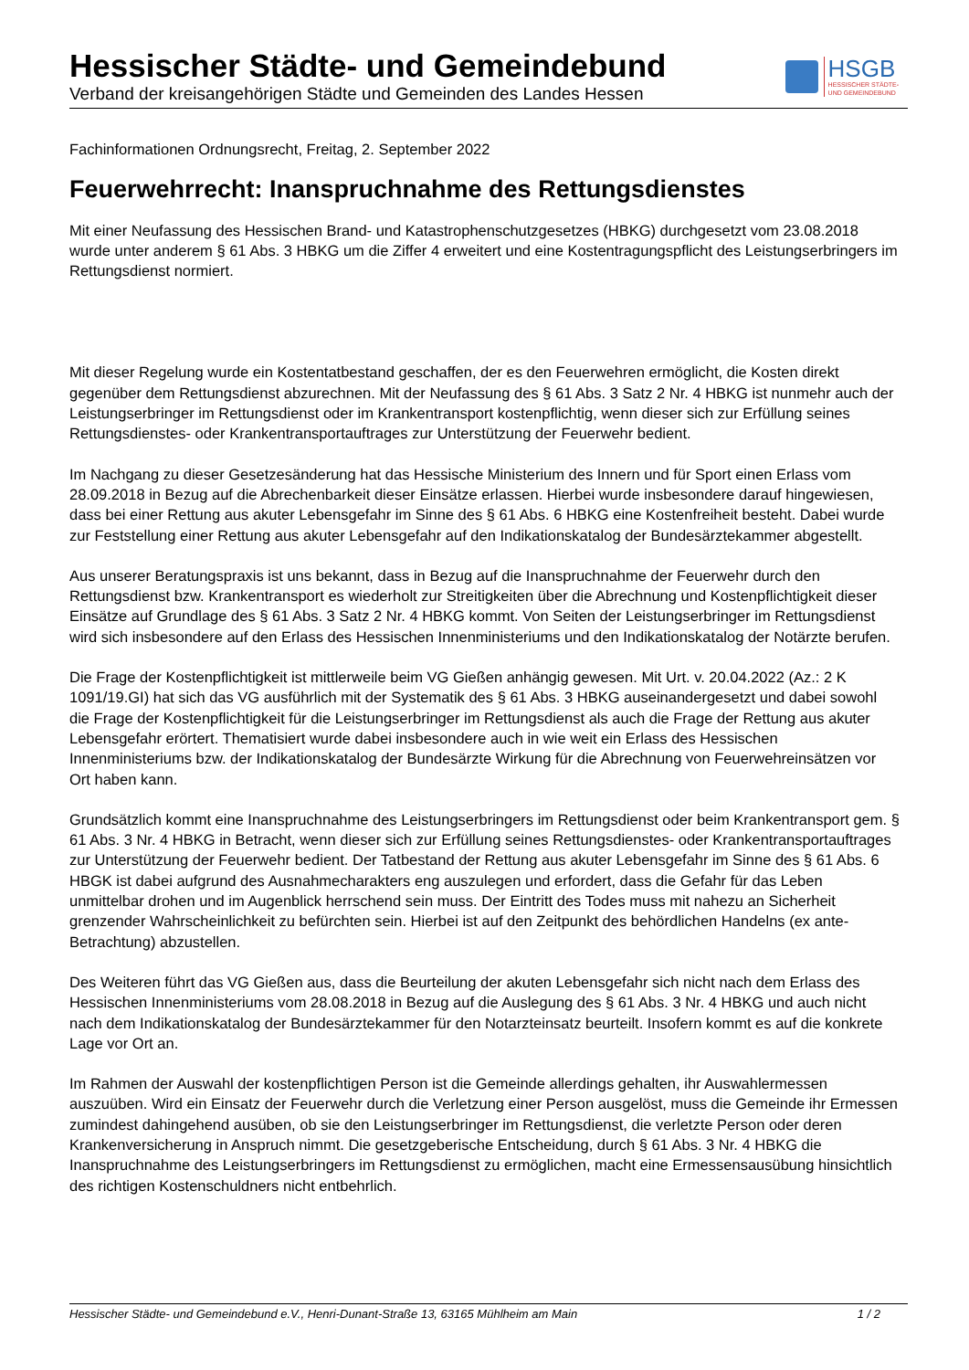Hessischer Städte- und Gemeindebund
Verband der kreisangehörigen Städte und Gemeinden des Landes Hessen
HSGB
HESSISCHER STÄDTE-
UND GEMEINDEBUND
Fachinformationen Ordnungsrecht, Freitag, 2. September 2022
Feuerwehrrecht: Inanspruchnahme des Rettungsdienstes
Mit einer Neufassung des Hessischen Brand- und Katastrophenschutzgesetzes (HBKG) durchgesetzt vom 23.08.2018 wurde unter anderem § 61 Abs. 3 HBKG um die Ziffer 4 erweitert und eine Kostentragungspflicht des Leistungserbringers im Rettungsdienst normiert.
Mit dieser Regelung wurde ein Kostentatbestand geschaffen, der es den Feuerwehren ermöglicht, die Kosten direkt gegenüber dem Rettungsdienst abzurechnen. Mit der Neufassung des § 61 Abs. 3 Satz 2 Nr. 4 HBKG ist nunmehr auch der Leistungserbringer im Rettungsdienst oder im Krankentransport kostenpflichtig, wenn dieser sich zur Erfüllung seines Rettungsdienstes- oder Krankentransportauftrages zur Unterstützung der Feuerwehr bedient.
Im Nachgang zu dieser Gesetzesänderung hat das Hessische Ministerium des Innern und für Sport einen Erlass vom 28.09.2018 in Bezug auf die Abrechenbarkeit dieser Einsätze erlassen. Hierbei wurde insbesondere darauf hingewiesen, dass bei einer Rettung aus akuter Lebensgefahr im Sinne des § 61 Abs. 6 HBKG eine Kostenfreiheit besteht. Dabei wurde zur Feststellung einer Rettung aus akuter Lebensgefahr auf den Indikationskatalog der Bundesärztekammer abgestellt.
Aus unserer Beratungspraxis ist uns bekannt, dass in Bezug auf die Inanspruchnahme der Feuerwehr durch den Rettungsdienst bzw. Krankentransport es wiederholt zur Streitigkeiten über die Abrechnung und Kostenpflichtigkeit dieser Einsätze auf Grundlage des § 61 Abs. 3 Satz 2 Nr. 4 HBKG kommt. Von Seiten der Leistungserbringer im Rettungsdienst wird sich insbesondere auf den Erlass des Hessischen Innenministeriums und den Indikationskatalog der Notärzte berufen.
Die Frage der Kostenpflichtigkeit ist mittlerweile beim VG Gießen anhängig gewesen. Mit Urt. v. 20.04.2022 (Az.: 2 K 1091/19.GI) hat sich das VG ausführlich mit der Systematik des § 61 Abs. 3 HBKG auseinandergesetzt und dabei sowohl die Frage der Kostenpflichtigkeit für die Leistungserbringer im Rettungsdienst als auch die Frage der Rettung aus akuter Lebensgefahr erörtert. Thematisiert wurde dabei insbesondere auch in wie weit ein Erlass des Hessischen Innenministeriums bzw. der Indikationskatalog der Bundesärzte Wirkung für die Abrechnung von Feuerwehreinsätzen vor Ort haben kann.
Grundsätzlich kommt eine Inanspruchnahme des Leistungserbringers im Rettungsdienst oder beim Krankentransport gem. § 61 Abs. 3 Nr. 4 HBKG in Betracht, wenn dieser sich zur Erfüllung seines Rettungsdienstes- oder Krankentransportauftrages zur Unterstützung der Feuerwehr bedient. Der Tatbestand der Rettung aus akuter Lebensgefahr im Sinne des § 61 Abs. 6 HBGK ist dabei aufgrund des Ausnahmecharakters eng auszulegen und erfordert, dass die Gefahr für das Leben unmittelbar drohen und im Augenblick herrschend sein muss. Der Eintritt des Todes muss mit nahezu an Sicherheit grenzender Wahrscheinlichkeit zu befürchten sein. Hierbei ist auf den Zeitpunkt des behördlichen Handelns (ex ante-Betrachtung) abzustellen.
Des Weiteren führt das VG Gießen aus, dass die Beurteilung der akuten Lebensgefahr sich nicht nach dem Erlass des Hessischen Innenministeriums vom 28.08.2018 in Bezug auf die Auslegung des § 61 Abs. 3 Nr. 4 HBKG und auch nicht nach dem Indikationskatalog der Bundesärztekammer für den Notarzteinsatz beurteilt. Insofern kommt es auf die konkrete Lage vor Ort an.
Im Rahmen der Auswahl der kostenpflichtigen Person ist die Gemeinde allerdings gehalten, ihr Auswahlermessen auszuüben. Wird ein Einsatz der Feuerwehr durch die Verletzung einer Person ausgelöst, muss die Gemeinde ihr Ermessen zumindest dahingehend ausüben, ob sie den Leistungserbringer im Rettungsdienst, die verletzte Person oder deren Krankenversicherung in Anspruch nimmt. Die gesetzgeberische Entscheidung, durch § 61 Abs. 3 Nr. 4 HBKG die Inanspruchnahme des Leistungserbringers im Rettungsdienst zu ermöglichen, macht eine Ermessensausübung hinsichtlich des richtigen Kostenschuldners nicht entbehrlich.
Hessischer Städte- und Gemeindebund e.V., Henri-Dunant-Straße 13, 63165 Mühlheim am Main 1 / 2